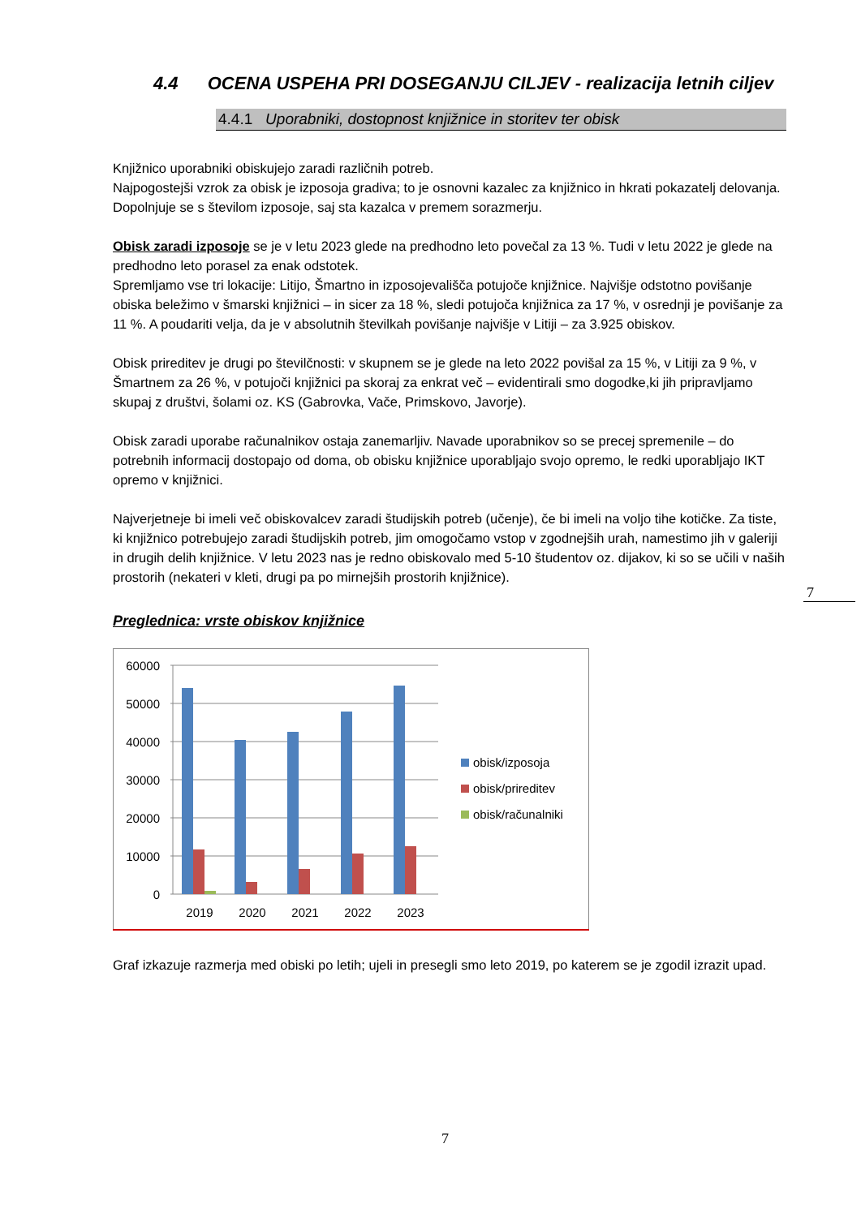4.4 OCENA USPEHA PRI DOSEGANJU CILJEV - realizacija letnih ciljev
4.4.1 Uporabniki, dostopnost knjižnice in storitev ter obisk
Knjižnico uporabniki obiskujejo zaradi različnih potreb.
Najpogostejši vzrok za obisk je izposoja gradiva; to je osnovni kazalec za knjižnico in hkrati pokazatelj delovanja. Dopolnjuje se s številom izposoje, saj sta kazalca v premem sorazmerju.
Obisk zaradi izposoje se je v letu 2023 glede na predhodno leto povečal za 13 %. Tudi v letu 2022 je glede na predhodno leto porasel za enak odstotek.
Spremljamo vse tri lokacije: Litijo, Šmartno in izposojevališča potujoče knjižnice. Najvišje odstotno povišanje obiska beležimo v šmarski knjižnici – in sicer za 18 %, sledi potujoča knjižnica za 17 %, v osrednji je povišanje za 11 %. A poudariti velja, da je v absolutnih številkah povišanje najvišje v Litiji – za 3.925 obiskov.
Obisk prireditev je drugi po številčnosti: v skupnem se je glede na leto 2022 povišal za 15 %, v Litiji za 9 %, v Šmartnem za 26 %, v potujoči knjižnici pa skoraj za enkrat več – evidentirali smo dogodke,ki jih pripravljamo skupaj z društvi, šolami oz. KS (Gabrovka, Vače, Primskovo, Javorje).
Obisk zaradi uporabe računalnikov ostaja zanemarljiv. Navade uporabnikov so se precej spremenile – do potrebnih informacij dostopajo od doma, ob obisku knjižnice uporabljajo svojo opremo, le redki uporabljajo IKT opremo v knjižnici.
Najverjetneje bi imeli več obiskovalcev zaradi študijskih potreb (učenje), če bi imeli na voljo tihe kotičke. Za tiste, ki knjižnico potrebujejo zaradi študijskih potreb, jim omogočamo vstop v zgodnejših urah, namestimo jih v galeriji in drugih delih knjižnice. V letu 2023 nas je redno obiskovalo med 5-10 študentov oz. dijakov, ki so se učili v naših prostorih (nekateri v kleti, drugi pa po mirnejših prostorih knjižnice).
Preglednica: vrste obiskov knjižnice
60000
50000
40000
30000
20000
10000
0
2019
2020
2021
2022
2023
obisk/izposoja
obisk/prireditev
obisk/računalniki
Graf izkazuje razmerja med obiski po letih; ujeli in presegli smo leto 2019, po katerem se je zgodil izrazit upad.
7
7